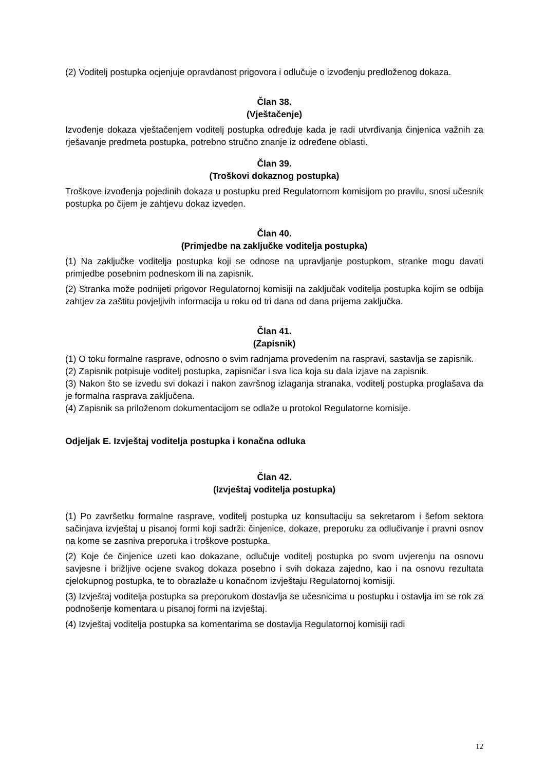(2) Voditelj postupka ocjenjuje opravdanost prigovora i odlučuje o izvođenju predloženog dokaza.
Član 38.
(Vještačenje)
Izvođenje dokaza vještačenjem voditelj postupka određuje kada je radi utvrđivanja činjenica važnih za rješavanje predmeta postupka, potrebno stručno znanje iz određene oblasti.
Član 39.
(Troškovi dokaznog postupka)
Troškove izvođenja pojedinih dokaza u postupku pred Regulatornom komisijom po pravilu, snosi učesnik postupka po čijem je zahtjevu dokaz izveden.
Član 40.
(Primjedbe na zaključke voditelja postupka)
(1) Na zaključke voditelja postupka koji se odnose na upravljanje postupkom, stranke mogu davati primjedbe posebnim podneskom ili na zapisnik.
(2) Stranka može podnijeti prigovor Regulatornoj komisiji na zaključak voditelja postupka kojim se odbija zahtjev za zaštitu povjeljivih informacija u roku od tri dana od dana prijema zaključka.
Član 41.
(Zapisnik)
(1) O toku formalne rasprave, odnosno o svim radnjama provedenim na raspravi, sastavlja se zapisnik.
(2) Zapisnik potpisuje voditelj postupka, zapisničar i sva lica koja su dala izjave na zapisnik.
(3) Nakon što se izvedu svi dokazi i nakon završnog izlaganja stranaka, voditelj postupka proglašava da je formalna rasprava zaključena.
(4) Zapisnik sa priloženom dokumentacijom se odlaže u protokol Regulatorne komisije.
Odjeljak E. Izvještaj voditelja postupka i konačna odluka
Član 42.
(Izvještaj voditelja postupka)
(1) Po završetku formalne rasprave, voditelj postupka uz konsultaciju sa sekretarom i šefom sektora sačinjava izvještaj u pisanoj formi koji sadrži: činjenice, dokaze, preporuku za odlučivanje i pravni osnov na kome se zasniva preporuka i troškove postupka.
(2) Koje će činjenice uzeti kao dokazane, odlučuje voditelj postupka po svom uvjerenju na osnovu savjesne i brižljive ocjene svakog dokaza posebno i svih dokaza zajedno, kao i na osnovu rezultata cjelokupnog postupka, te to obrazlaže u konačnom izvještaju Regulatornoj komisiji.
(3) Izvještaj voditelja postupka sa preporukom dostavlja se učesnicima u postupku i ostavlja im se rok za podnošenje komentara u pisanoj formi na izvještaj.
(4) Izvještaj voditelja postupka sa komentarima se dostavlja Regulatornoj komisiji radi
12